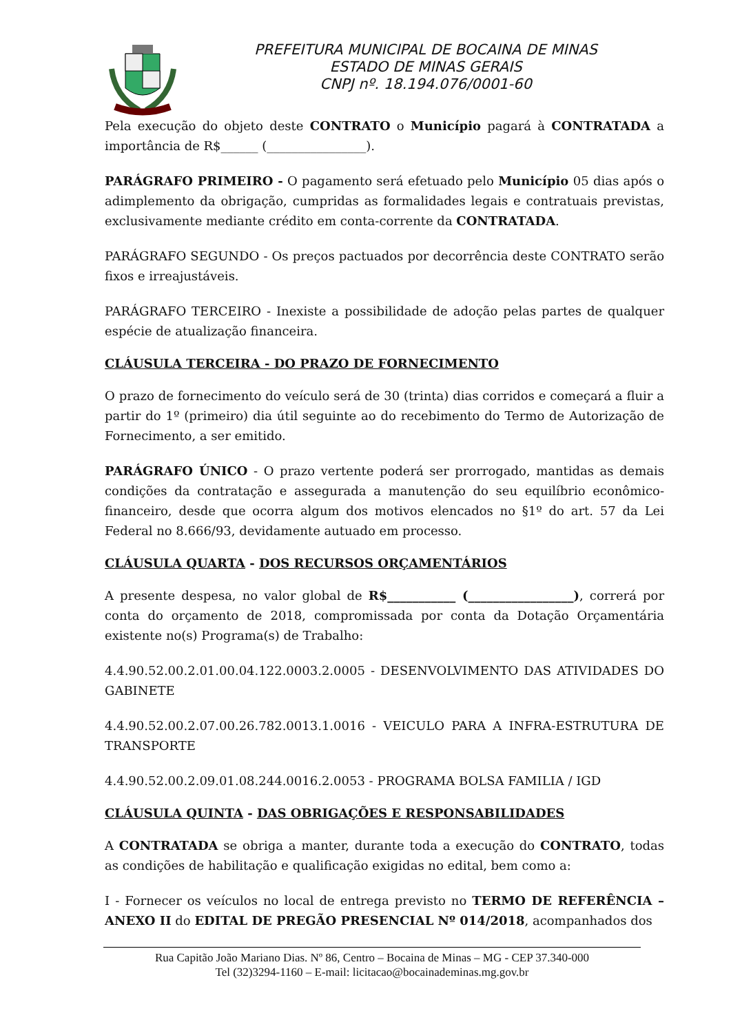PREFEITURA MUNICIPAL DE BOCAINA DE MINAS
ESTADO DE MINAS GERAIS
CNPJ nº. 18.194.076/0001-60
Pela execução do objeto deste CONTRATO o Município pagará à CONTRATADA a importância de R$______ (________________).
PARÁGRAFO PRIMEIRO - O pagamento será efetuado pelo Município 05 dias após o adimplemento da obrigação, cumpridas as formalidades legais e contratuais previstas, exclusivamente mediante crédito em conta-corrente da CONTRATADA.
PARÁGRAFO SEGUNDO - Os preços pactuados por decorrência deste CONTRATO serão fixos e irreajustáveis.
PARÁGRAFO TERCEIRO - Inexiste a possibilidade de adoção pelas partes de qualquer espécie de atualização financeira.
CLÁUSULA TERCEIRA - DO PRAZO DE FORNECIMENTO
O prazo de fornecimento do veículo será de 30 (trinta) dias corridos e começará a fluir a partir do 1º (primeiro) dia útil seguinte ao do recebimento do Termo de Autorização de Fornecimento, a ser emitido.
PARÁGRAFO ÚNICO - O prazo vertente poderá ser prorrogado, mantidas as demais condições da contratação e assegurada a manutenção do seu equilíbrio econômico-financeiro, desde que ocorra algum dos motivos elencados no §1º do art. 57 da Lei Federal no 8.666/93, devidamente autuado em processo.
CLÁUSULA QUARTA - DOS RECURSOS ORÇAMENTÁRIOS
A presente despesa, no valor global de R$___________ (_________________), correrá por conta do orçamento de 2018, compromissada por conta da Dotação Orçamentária existente no(s) Programa(s) de Trabalho:
4.4.90.52.00.2.01.00.04.122.0003.2.0005 - DESENVOLVIMENTO DAS ATIVIDADES DO GABINETE
4.4.90.52.00.2.07.00.26.782.0013.1.0016 - VEICULO PARA A INFRA-ESTRUTURA DE TRANSPORTE
4.4.90.52.00.2.09.01.08.244.0016.2.0053 - PROGRAMA BOLSA FAMILIA / IGD
CLÁUSULA QUINTA - DAS OBRIGAÇÕES E RESPONSABILIDADES
A CONTRATADA se obriga a manter, durante toda a execução do CONTRATO, todas as condições de habilitação e qualificação exigidas no edital, bem como a:
I - Fornecer os veículos no local de entrega previsto no TERMO DE REFERÊNCIA – ANEXO II do EDITAL DE PREGÃO PRESENCIAL Nº 014/2018, acompanhados dos
Rua Capitão João Mariano Dias. Nº 86, Centro – Bocaina de Minas – MG - CEP 37.340-000
Tel (32)3294-1160 – E-mail: licitacao@bocainademinas.mg.gov.br